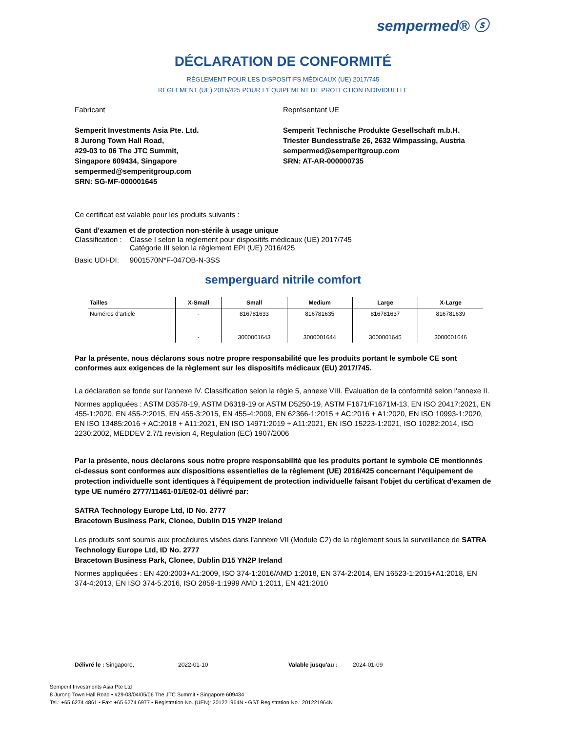sempermed® ⓢ
DÉCLARATION DE CONFORMITÉ
RÈGLEMENT POUR LES DISPOSITIFS MÉDICAUX (UE) 2017/745
RÈGLEMENT (UE) 2016/425 POUR L'ÉQUIPEMENT DE PROTECTION INDIVIDUELLE
Fabricant
Semperit Investments Asia Pte. Ltd.
8 Jurong Town Hall Road,
#29-03 to 06 The JTC Summit,
Singapore 609434, Singapore
sempermed@semperitgroup.com
SRN: SG-MF-000001645
Représentant UE
Semperit Technische Produkte Gesellschaft m.b.H.
Triester Bundesstraße 26, 2632 Wimpassing, Austria
sempermed@semperitgroup.com
SRN: AT-AR-000000735
Ce certificat est valable pour les produits suivants :
Gant d'examen et de protection non-stérile à usage unique
| Classification : | Classe I selon la règlement pour dispositifs médicaux (UE) 2017/745 Catégorie III selon la règlement EPI (UE) 2016/425 |
| Basic UDI-DI: | 9001570N*F-047OB-N-3SS |
semperguard nitrile comfort
| Tailles | X-Small | Small | Medium | Large | X-Large |
| --- | --- | --- | --- | --- | --- |
| Numéros d'article | - | 816781633 | 816781635 | 816781637 | 816781639 |
| | - | 3000001643 | 3000001644 | 3000001645 | 3000001646 |
Par la présente, nous déclarons sous notre propre responsabilité que les produits portant le symbole CE sont conformes aux exigences de la règlement sur les dispositifs médicaux (EU) 2017/745.
La déclaration se fonde sur l'annexe IV. Classification selon la règle 5, annexe VIII. Évaluation de la conformité selon l'annexe II.
Normes appliquées : ASTM D3578-19, ASTM D6319-19 or ASTM D5250-19, ASTM F1671/F1671M-13, EN ISO 20417:2021, EN 455-1:2020, EN 455-2:2015, EN 455-3:2015, EN 455-4:2009, EN 62366-1:2015 + AC:2016 + A1:2020, EN ISO 10993-1:2020, EN ISO 13485:2016 + AC:2018 + A11:2021, EN ISO 14971:2019 + A11:2021, EN ISO 15223-1:2021, ISO 10282:2014, ISO 2230:2002, MEDDEV 2.7/1 revision 4, Regulation (EC) 1907/2006
Par la présente, nous déclarons sous notre propre responsabilité que les produits portant le symbole CE mentionnés ci-dessus sont conformes aux dispositions essentielles de la règlement (UE) 2016/425 concernant l'équipement de protection individuelle sont identiques à l'équipement de protection individuelle faisant l'objet du certificat d'examen de type UE numéro 2777/11461-01/E02-01 délivré par:
SATRA Technology Europe Ltd, ID No. 2777
Bracetown Business Park, Clonee, Dublin D15 YN2P Ireland
Les produits sont soumis aux procédures visées dans l'annexe VII (Module C2) de la règlement sous la surveillance de SATRA Technology Europe Ltd, ID No. 2777
Bracetown Business Park, Clonee, Dublin D15 YN2P Ireland
Normes appliquées : EN 420:2003+A1:2009, ISO 374-1:2016/AMD 1:2018, EN 374-2:2014, EN 16523-1:2015+A1:2018, EN 374-4:2013, EN ISO 374-5:2016, ISO 2859-1:1999 AMD 1:2011, EN 421:2010
Délivré le : Singapore, 2022-01-10 Valable jusqu'au : 2024-01-09
Semperit Investments Asia Pte Ltd
8 Jurong Town Hall Road • #29-03/04/05/06 The JTC Summit • Singapore 609434
Tel.: +65 6274 4861 • Fax: +65 6274 6977 • Registration No. (UEN): 201221964N • GST Registration No.: 201221964N